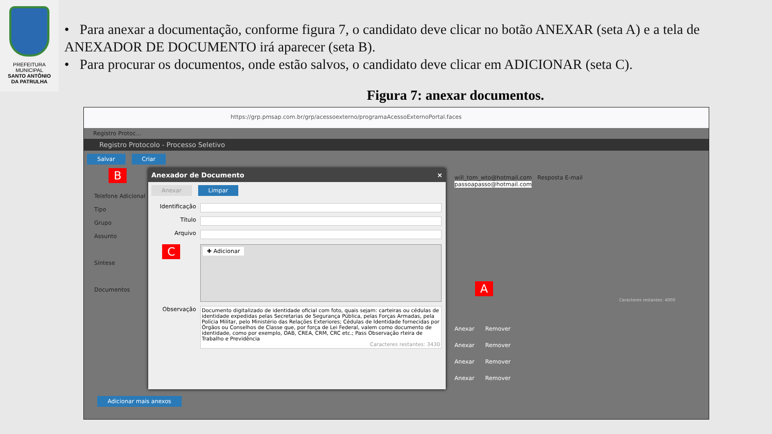PREFEITURA MUNICIPAL
SANTO ANTÔNIO
DA PATRULHA
• Para anexar a documentação, conforme figura 7, o candidato deve clicar no botão ANEXAR (seta A) e a tela de ANEXADOR DE DOCUMENTO irá aparecer (seta B).
• Para procurar os documentos, onde estão salvos, o candidato deve clicar em ADICIONAR (seta C).
Figura 7: anexar documentos.
https://grp.pmsap.com.br/grp/acessoexterno/programaAcessoExternoPortal.faces
Registro Protoc...
Registro Protocolo - Processo Seletivo
Salvar Criar
will_tom_wto@hotmail.com Resposta E-mail
passoapasso@hotmail.com
Telefone Adicional
Tipo
Grupo
Assunto
Síntese
Documentos
Caracteres restantes: 4000
Anexar Remover
Anexar Remover
Anexar Remover
Anexar Remover
Adicionar mais anexos
Anexador de Documento ×
Anexar Limpar
Identificação
Título
Arquivo
✚ Adicionar
Observação
Documento digitalizado de identidade oficial com foto, quais sejam: carteiras ou cédulas de identidade expedidas pelas Secretarias de Segurança Pública, pelas Forças Armadas, pela Polícia Militar, pelo Ministério das Relações Exteriores; Cédulas de Identidade fornecidas por Órgãos ou Conselhos de Classe que, por força de Lei Federal, valem como documento de identidade, como por exemplo, OAB, CREA, CRM, CRC etc.; Pass Observação rteira de Trabalho e Previdência
Caracteres restantes: 3430
B
C
A